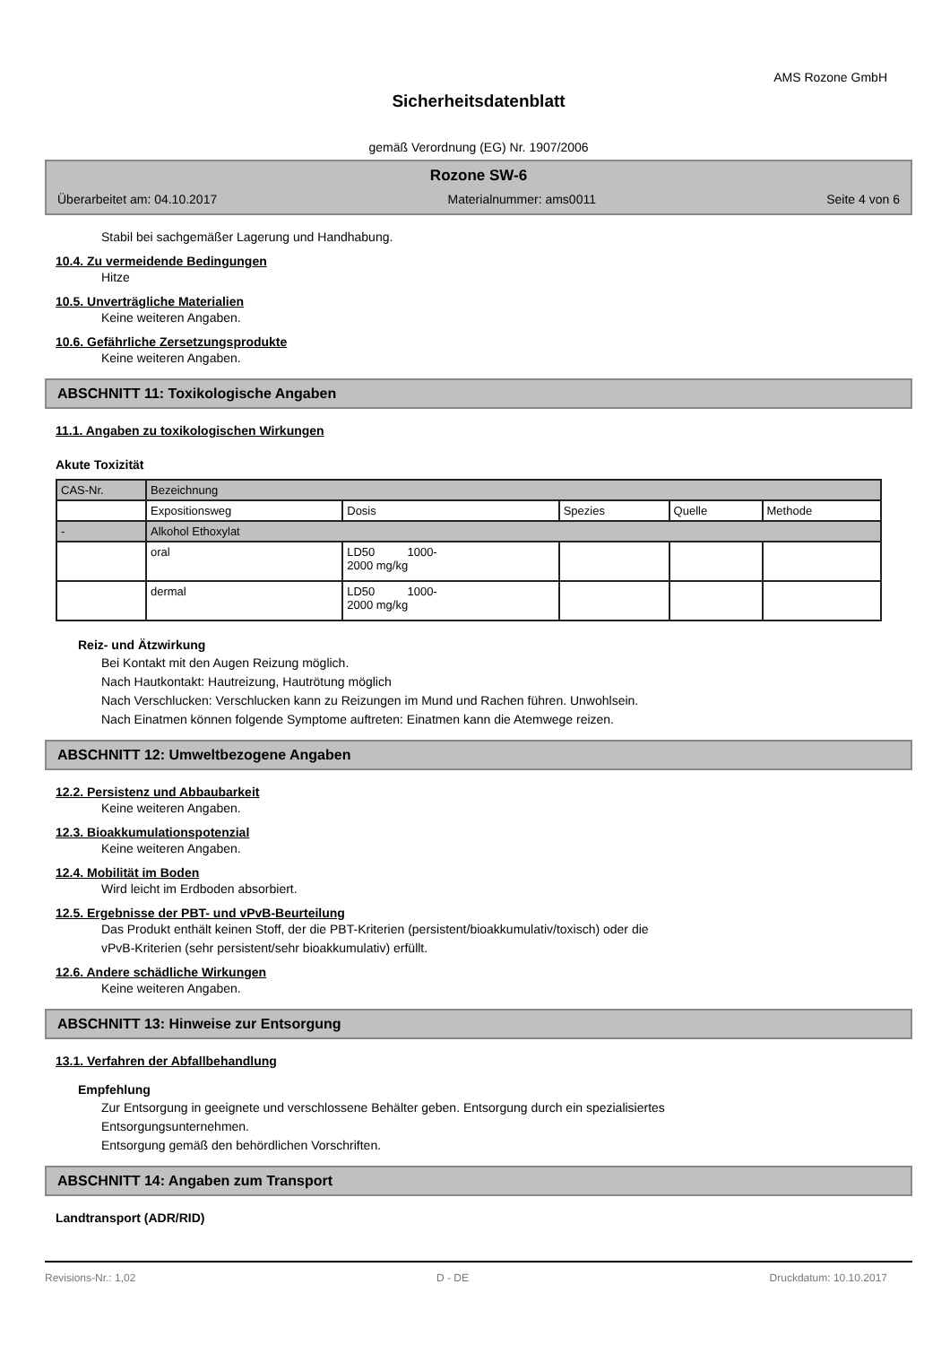AMS Rozone GmbH
Sicherheitsdatenblatt
gemäß Verordnung (EG) Nr. 1907/2006
Rozone SW-6
Überarbeitet am: 04.10.2017 Materialnummer: ams0011 Seite 4 von 6
Stabil bei sachgemäßer Lagerung und Handhabung.
10.4. Zu vermeidende Bedingungen
Hitze
10.5. Unverträgliche Materialien
Keine weiteren Angaben.
10.6. Gefährliche Zersetzungsprodukte
Keine weiteren Angaben.
ABSCHNITT 11: Toxikologische Angaben
11.1. Angaben zu toxikologischen Wirkungen
Akute Toxizität
| CAS-Nr. | Bezeichnung | | | | |
| | Expositionsweg | Dosis | Spezies | Quelle | Methode |
| - | Alkohol Ethoxylat | | | | |
| | oral | LD50 1000- 2000 mg/kg | | | |
| | dermal | LD50 1000- 2000 mg/kg | | | |
Reiz- und Ätzwirkung
Bei Kontakt mit den Augen Reizung möglich.
Nach Hautkontakt: Hautreizung, Hautrötung möglich
Nach Verschlucken: Verschlucken kann zu Reizungen im Mund und Rachen führen. Unwohlsein.
Nach Einatmen können folgende Symptome auftreten: Einatmen kann die Atemwege reizen.
ABSCHNITT 12: Umweltbezogene Angaben
12.2. Persistenz und Abbaubarkeit
Keine weiteren Angaben.
12.3. Bioakkumulationspotenzial
Keine weiteren Angaben.
12.4. Mobilität im Boden
Wird leicht im Erdboden absorbiert.
12.5. Ergebnisse der PBT- und vPvB-Beurteilung
Das Produkt enthält keinen Stoff, der die PBT-Kriterien (persistent/bioakkumulativ/toxisch) oder die
vPvB-Kriterien (sehr persistent/sehr bioakkumulativ) erfüllt.
12.6. Andere schädliche Wirkungen
Keine weiteren Angaben.
ABSCHNITT 13: Hinweise zur Entsorgung
13.1. Verfahren der Abfallbehandlung
Empfehlung
Zur Entsorgung in geeignete und verschlossene Behälter geben. Entsorgung durch ein spezialisiertes
Entsorgungsunternehmen.
Entsorgung gemäß den behördlichen Vorschriften.
ABSCHNITT 14: Angaben zum Transport
Landtransport (ADR/RID)
Revisions-Nr.: 1,02 D - DE Druckdatum: 10.10.2017